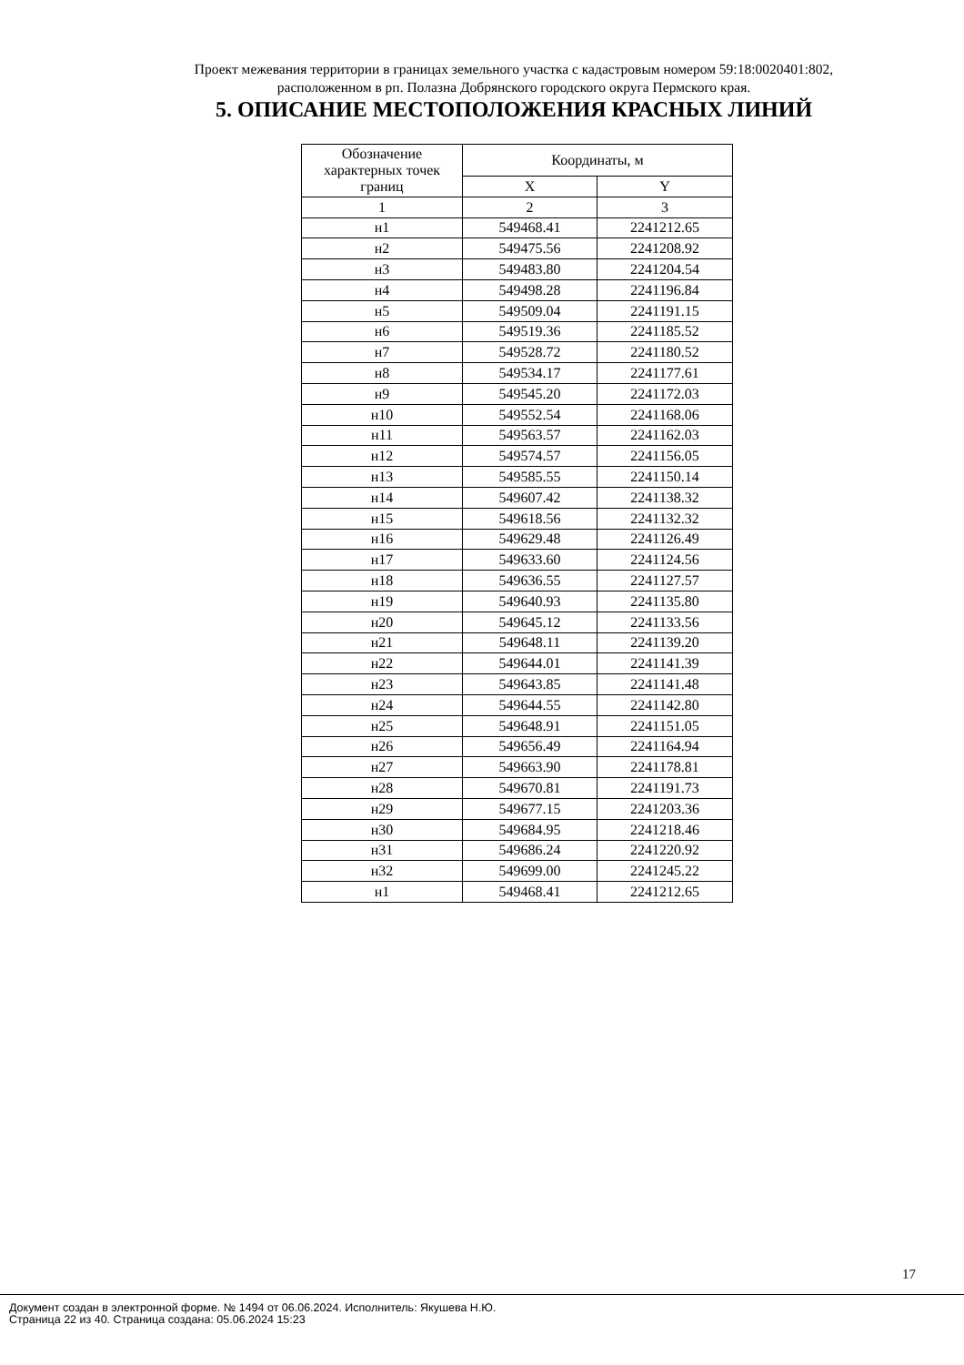Проект межевания территории в границах земельного участка с кадастровым номером 59:18:0020401:802,
расположенном в рп. Полазна Добрянского городского округа Пермского края.
5. ОПИСАНИЕ МЕСТОПОЛОЖЕНИЯ КРАСНЫХ ЛИНИЙ
| Обозначение характерных точек границ | Координаты, м | |
| --- | --- | --- |
| | X | Y |
| 1 | 2 | 3 |
| н1 | 549468.41 | 2241212.65 |
| н2 | 549475.56 | 2241208.92 |
| н3 | 549483.80 | 2241204.54 |
| н4 | 549498.28 | 2241196.84 |
| н5 | 549509.04 | 2241191.15 |
| н6 | 549519.36 | 2241185.52 |
| н7 | 549528.72 | 2241180.52 |
| н8 | 549534.17 | 2241177.61 |
| н9 | 549545.20 | 2241172.03 |
| н10 | 549552.54 | 2241168.06 |
| н11 | 549563.57 | 2241162.03 |
| н12 | 549574.57 | 2241156.05 |
| н13 | 549585.55 | 2241150.14 |
| н14 | 549607.42 | 2241138.32 |
| н15 | 549618.56 | 2241132.32 |
| н16 | 549629.48 | 2241126.49 |
| н17 | 549633.60 | 2241124.56 |
| н18 | 549636.55 | 2241127.57 |
| н19 | 549640.93 | 2241135.80 |
| н20 | 549645.12 | 2241133.56 |
| н21 | 549648.11 | 2241139.20 |
| н22 | 549644.01 | 2241141.39 |
| н23 | 549643.85 | 2241141.48 |
| н24 | 549644.55 | 2241142.80 |
| н25 | 549648.91 | 2241151.05 |
| н26 | 549656.49 | 2241164.94 |
| н27 | 549663.90 | 2241178.81 |
| н28 | 549670.81 | 2241191.73 |
| н29 | 549677.15 | 2241203.36 |
| н30 | 549684.95 | 2241218.46 |
| н31 | 549686.24 | 2241220.92 |
| н32 | 549699.00 | 2241245.22 |
| н1 | 549468.41 | 2241212.65 |
17
Документ создан в электронной форме. № 1494 от 06.06.2024. Исполнитель: Якушева Н.Ю.
Страница 22 из 40. Страница создана: 05.06.2024 15:23